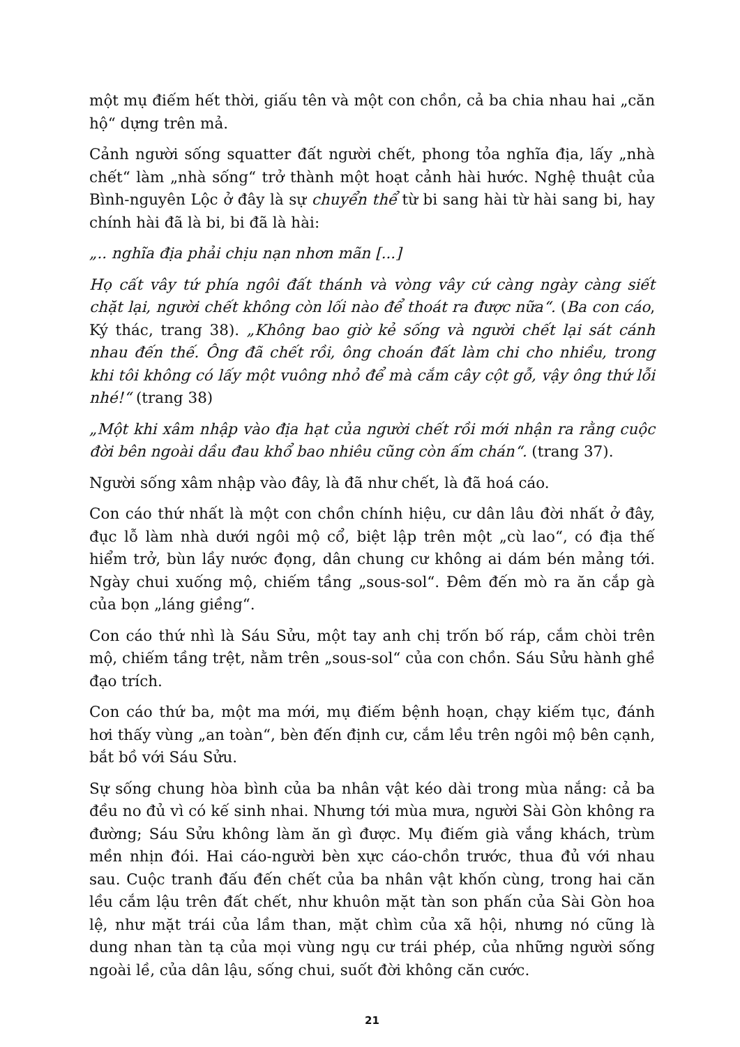một mụ điếm hết thời, giấu tên và một con chồn, cả ba chia nhau hai „căn hộ“ dựng trên mả.
Cảnh người sống squatter đất người chết, phong tỏa nghĩa địa, lấy „nhà chết“ làm „nhà sống“ trở thành một hoạt cảnh hài hước. Nghệ thuật của Bình-nguyên Lộc ở đây là sự chuyển thể từ bi sang hài từ hài sang bi, hay chính hài đã là bi, bi đã là hài:
„.. nghĩa địa phải chịu nạn nhơn mãn [...]
Họ cất vây tứ phía ngôi đất thánh và vòng vây cứ càng ngày càng siết chặt lại, người chết không còn lối nào để thoát ra được nữa“. (Ba con cáo, Ký thác, trang 38). „Không bao giờ kẻ sống và người chết lại sát cánh nhau đến thế. Ông đã chết rồi, ông choán đất làm chi cho nhiều, trong khi tôi không có lấy một vuông nhỏ để mà cắm cây cột gỗ, vậy ông thứ lỗi nhé!“ (trang 38)
„Một khi xâm nhập vào địa hạt của người chết rồi mới nhận ra rằng cuộc đời bên ngoài dầu đau khổ bao nhiêu cũng còn ấm chán“. (trang 37).
Người sống xâm nhập vào đây, là đã như chết, là đã hoá cáo.
Con cáo thứ nhất là một con chồn chính hiệu, cư dân lâu đời nhất ở đây, đục lỗ làm nhà dưới ngôi mộ cổ, biệt lập trên một „cù lao“, có địa thế hiểm trở, bùn lầy nước đọng, dân chung cư không ai dám bén mảng tới. Ngày chui xuống mộ, chiếm tầng „sous-sol“. Đêm đến mò ra ăn cắp gà của bọn „láng giềng“.
Con cáo thứ nhì là Sáu Sửu, một tay anh chị trốn bố ráp, cắm chòi trên mộ, chiếm tầng trệt, nằm trên „sous-sol“ của con chồn. Sáu Sửu hành ghề đạo trích.
Con cáo thứ ba, một ma mới, mụ điếm bệnh hoạn, chạy kiếm tục, đánh hơi thấy vùng „an toàn“, bèn đến định cư, cắm lều trên ngôi mộ bên cạnh, bắt bồ với Sáu Sửu.
Sự sống chung hòa bình của ba nhân vật kéo dài trong mùa nắng: cả ba đều no đủ vì có kế sinh nhai. Nhưng tới mùa mưa, người Sài Gòn không ra đường; Sáu Sửu không làm ăn gì được. Mụ điếm già vắng khách, trùm mền nhịn đói. Hai cáo-người bèn xực cáo-chồn trước, thua đủ với nhau sau. Cuộc tranh đấu đến chết của ba nhân vật khốn cùng, trong hai căn lều cắm lậu trên đất chết, như khuôn mặt tàn son phấn của Sài Gòn hoa lệ, như mặt trái của lầm than, mặt chìm của xã hội, nhưng nó cũng là dung nhan tàn tạ của mọi vùng ngụ cư trái phép, của những người sống ngoài lề, của dân lậu, sống chui, suốt đời không căn cước.
21